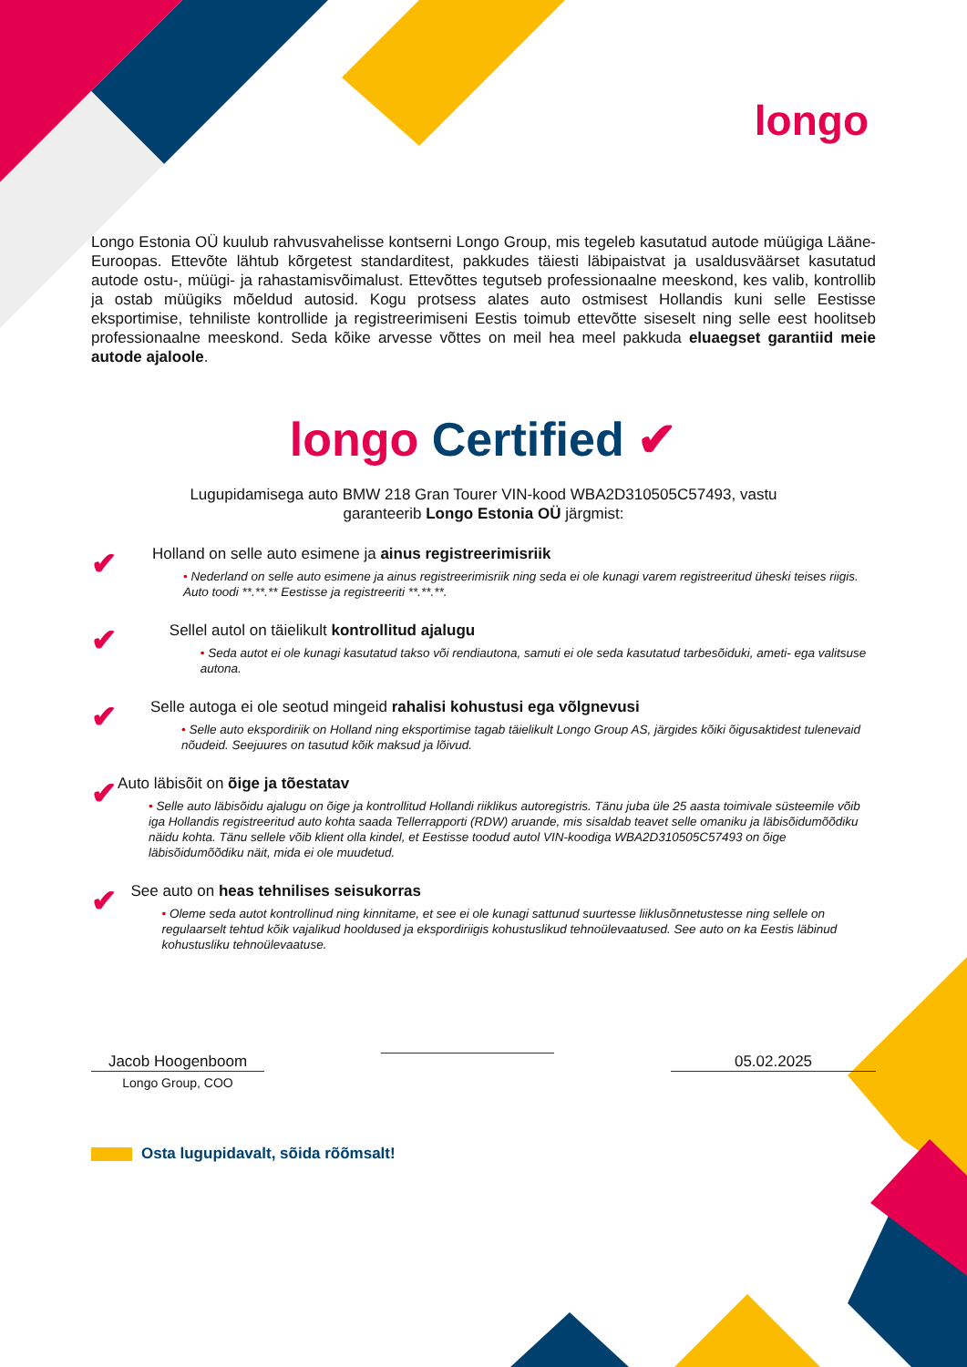longo
Longo Estonia OÜ kuulub rahvusvahelisse kontserni Longo Group, mis tegeleb kasutatud autode müügiga Lääne-Euroopas. Ettevõte lähtub kõrgetest standarditest, pakkudes täiesti läbipaistvat ja usaldusväärset kasutatud autode ostu-, müügi- ja rahastamisvõimalust. Ettevõttes tegutseb professionaalne meeskond, kes valib, kontrollib ja ostab müügiks mõeldud autosid. Kogu protsess alates auto ostmisest Hollandis kuni selle Eestisse eksportimise, tehniliste kontrollide ja registreerimiseni Eestis toimub ettevõtte siseselt ning selle eest hoolitseb professionaalne meeskond. Seda kõike arvesse võttes on meil hea meel pakkuda eluaegset garantiid meie autode ajaloole.
longo Certified ✔
Lugupidamisega auto BMW 218 Gran Tourer VIN-kood WBA2D310505C57493, vastu
garanteerib Longo Estonia OÜ järgmist:
✔
Holland on selle auto esimene ja ainus registreerimisriik
• Nederland on selle auto esimene ja ainus registreerimisriik ning seda ei ole kunagi varem registreeritud üheski teises riigis. Auto toodi **.**.** Eestisse ja registreeriti **.**.**.
✔
Sellel autol on täielikult kontrollitud ajalugu
• Seda autot ei ole kunagi kasutatud takso või rendiautona, samuti ei ole seda kasutatud tarbesõiduki, ameti- ega valitsuse autona.
✔
Selle autoga ei ole seotud mingeid rahalisi kohustusi ega võlgnevusi
• Selle auto ekspordiriik on Holland ning eksportimise tagab täielikult Longo Group AS, järgides kõiki õigusaktidest tulenevaid nõudeid. Seejuures on tasutud kõik maksud ja lõivud.
✔
Auto läbisõit on õige ja tõestatav
• Selle auto läbisõidu ajalugu on õige ja kontrollitud Hollandi riiklikus autoregistris. Tänu juba üle 25 aasta toimivale süsteemile võib iga Hollandis registreeritud auto kohta saada Tellerrapporti (RDW) aruande, mis sisaldab teavet selle omaniku ja läbisõidumõõdiku näidu kohta. Tänu sellele võib klient olla kindel, et Eestisse toodud autol VIN-koodiga WBA2D310505C57493 on õige läbisõidumõõdiku näit, mida ei ole muudetud.
✔
See auto on heas tehnilises seisukorras
• Oleme seda autot kontrollinud ning kinnitame, et see ei ole kunagi sattunud suurtesse liiklusõnnetustesse ning sellele on regulaarselt tehtud kõik vajalikud hooldused ja ekspordiriigis kohustuslikud tehnoülevaatused. See auto on ka Eestis läbinud kohustusliku tehnoülevaatuse.
Jacob Hoogenboom
Longo Group, COO
05.02.2025
Osta lugupidavalt, sõida rõõmsalt!